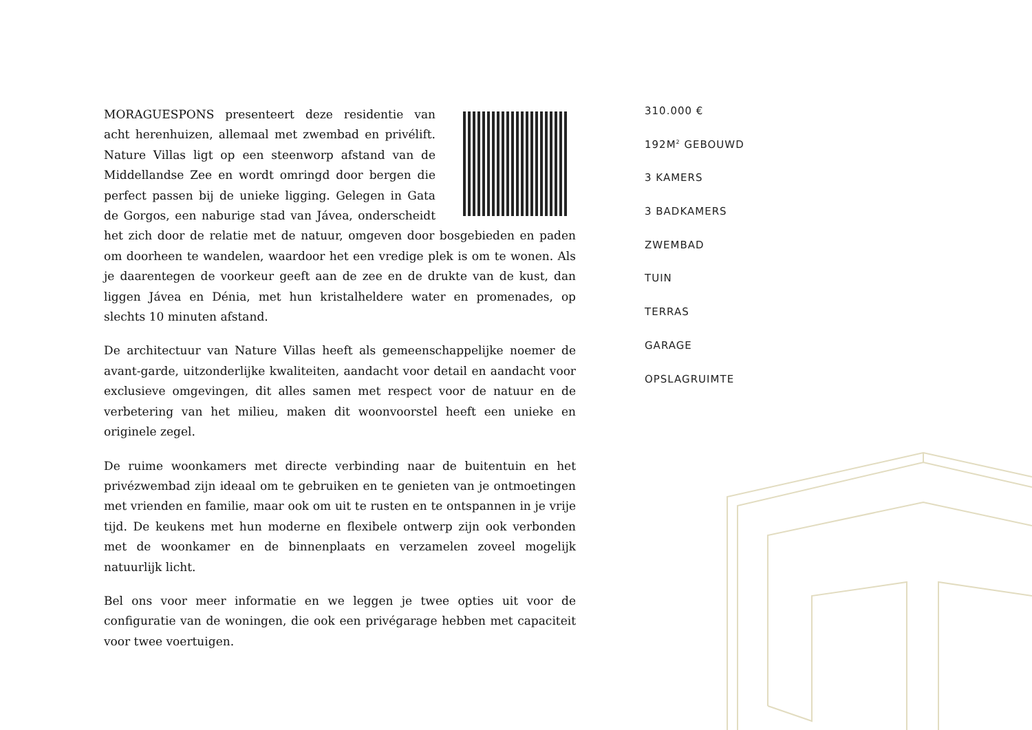MORAGUESPONS presenteert deze residentie van acht herenhuizen, allemaal met zwembad en privélift. Nature Villas ligt op een steenworp afstand van de Middellandse Zee en wordt omringd door bergen die perfect passen bij de unieke ligging. Gelegen in Gata de Gorgos, een naburige stad van Jávea, onderscheidt het zich door de relatie met de natuur, omgeven door bosgebieden en paden om doorheen te wandelen, waardoor het een vredige plek is om te wonen. Als je daarentegen de voorkeur geeft aan de zee en de drukte van de kust, dan liggen Jávea en Dénia, met hun kristalheldere water en promenades, op slechts 10 minuten afstand.
De architectuur van Nature Villas heeft als gemeenschappelijke noemer de avant-garde, uitzonderlijke kwaliteiten, aandacht voor detail en aandacht voor exclusieve omgevingen, dit alles samen met respect voor de natuur en de verbetering van het milieu, maken dit woonvoorstel heeft een unieke en originele zegel.
De ruime woonkamers met directe verbinding naar de buitentuin en het privézwembad zijn ideaal om te gebruiken en te genieten van je ontmoetingen met vrienden en familie, maar ook om uit te rusten en te ontspannen in je vrije tijd. De keukens met hun moderne en flexibele ontwerp zijn ook verbonden met de woonkamer en de binnenplaats en verzamelen zoveel mogelijk natuurlijk licht.
Bel ons voor meer informatie en we leggen je twee opties uit voor de configuratie van de woningen, die ook een privégarage hebben met capaciteit voor twee voertuigen.
310.000 €
192M<sup>2</sup> GEBOUWD
3 KAMERS
3 BADKAMERS
ZWEMBAD
TUIN
TERRAS
GARAGE
OPSLAGRUIMTE